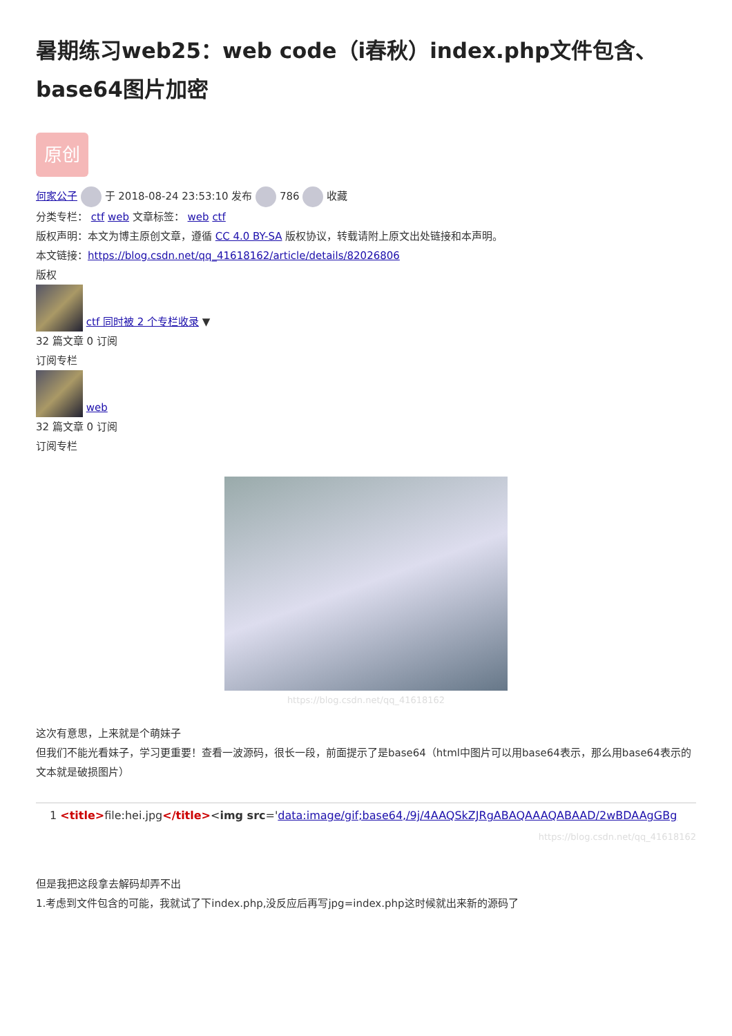暑期练习web25：web code（i春秋）index.php文件包含、base64图片加密
原创
何家公子 于 2018-08-24 23:53:10 发布 786 收藏
分类专栏： ctf web 文章标签： web ctf
版权声明：本文为博主原创文章，遵循 CC 4.0 BY-SA 版权协议，转载请附上原文出处链接和本声明。
本文链接：https://blog.csdn.net/qq_41618162/article/details/82026806
版权
ctf 同时被 2 个专栏收录 ▼
32 篇文章 0 订阅
订阅专栏
web
32 篇文章 0 订阅
订阅专栏
https://blog.csdn.net/qq_41618162
这次有意思，上来就是个萌妹子
但我们不能光看妹子，学习更重要！查看一波源码，很长一段，前面提示了是base64（html中图片可以用base64表示，那么用base64表示的文本就是破损图片）
1 <title>file:hei.jpg</title><img src='data:image/gif;base64,/9j/4AAQSkZJRgABAQAAAQABAAD/2wBDAAgGBg
https://blog.csdn.net/qq_41618162
但是我把这段拿去解码却弄不出
1.考虑到文件包含的可能，我就试了下index.php,没反应后再写jpg=index.php这时候就出来新的源码了